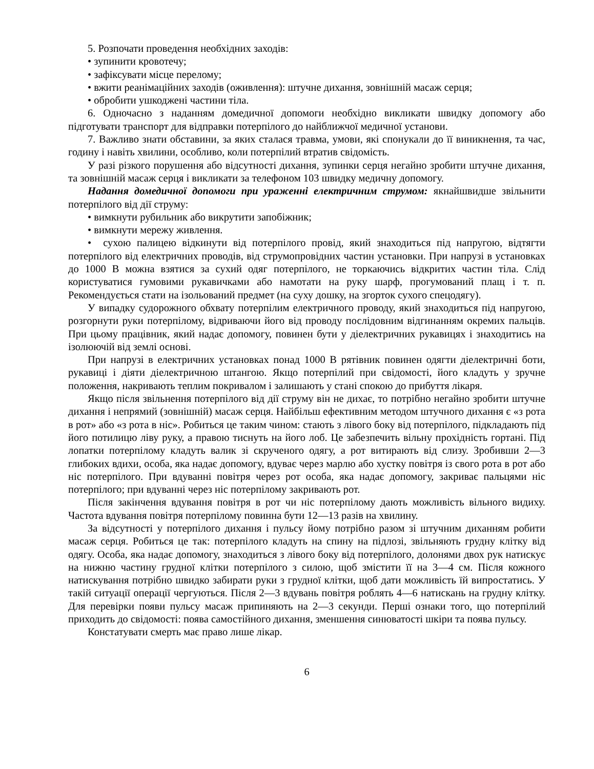5. Розпочати проведення необхідних заходів:
• зупинити кровотечу;
• зафіксувати місце перелому;
• вжити реанімаційних заходів (оживлення): штучне дихання, зовнішній масаж серця;
• обробити ушкоджені частини тіла.
6. Одночасно з наданням домедичної допомоги необхідно викликати швидку допомогу або підготувати транспорт для відправки потерпілого до найближчої медичної установи.
7. Важливо знати обставини, за яких сталася травма, умови, які спонукали до її виникнення, та час, годину і навіть хвилини, особливо, коли потерпілий втратив свідомість.
У разі різкого порушення або відсутності дихання, зупинки серця негайно зробити штучне дихання, та зовнішній масаж серця і викликати за телефоном 103 швидку медичну допомогу.
Надання домедичної допомоги при ураженні електричним струмом: якнайшвидше звільнити потерпілого від дії струму:
• вимкнути рубильник або викрутити запобіжник;
• вимкнути мережу живлення.
• сухою палицею відкинути від потерпілого провід, який знаходиться під напругою, відтягти потерпілого від електричних проводів, від струмопровідних частин установки. При напрузі в установках до 1000 В можна взятися за сухий одяг потерпілого, не торкаючись відкритих частин тіла. Слід користуватися гумовими рукавичками або намотати на руку шарф, прогумований плащ і т. п. Рекомендується стати на ізольований предмет (на суху дошку, на згорток сухого спецодягу).
У випадку судорожного обхвату потерпілим електричного проводу, який знаходиться під напругою, розгорнути руки потерпілому, відриваючи його від проводу послідовним відгинанням окремих пальців. При цьому працівник, який надає допомогу, повинен бути у діелектричних рукавицях і знаходитись на ізолюючій від землі основі.
При напрузі в електричних установках понад 1000 В рятівник повинен одягти діелектричні боти, рукавиці і діяти діелектричною штангою. Якщо потерпілий при свідомості, його кладуть у зручне положення, накривають теплим покривалом і залишають у стані спокою до прибуття лікаря.
Якщо після звільнення потерпілого від дії струму він не дихає, то потрібно негайно зробити штучне дихання і непрямий (зовнішній) масаж серця. Найбільш ефективним методом штучного дихання є «з рота в рот» або «з рота в ніс». Робиться це таким чином: стають з лівого боку від потерпілого, підкладають під його потилицю ліву руку, а правою тиснуть на його лоб. Це забезпечить вільну прохідність гортані. Під лопатки потерпілому кладуть валик зі скрученого одягу, а рот витирають від слизу. Зробивши 2—3 глибоких вдихи, особа, яка надає допомогу, вдуває через марлю або хустку повітря із свого рота в рот або ніс потерпілого. При вдуванні повітря через рот особа, яка надає допомогу, закриває пальцями ніс потерпілого; при вдуванні через ніс потерпілому закривають рот.
Після закінчення вдування повітря в рот чи ніс потерпілому дають можливість вільного видиху. Частота вдування повітря потерпілому повинна бути 12—13 разів на хвилину.
За відсутності у потерпілого дихання і пульсу йому потрібно разом зі штучним диханням робити масаж серця. Робиться це так: потерпілого кладуть на спину на підлозі, звільняють грудну клітку від одягу. Особа, яка надає допомогу, знаходиться з лівого боку від потерпілого, долонями двох рук натискує на нижню частину грудної клітки потерпілого з силою, щоб змістити її на 3—4 см. Після кожного натискування потрібно швидко забирати руки з грудної клітки, щоб дати можливість їй випростатись. У такій ситуації операції чергуються. Після 2—3 вдувань повітря роблять 4—6 натискань на грудну клітку. Для перевірки появи пульсу масаж припиняють на 2—3 секунди. Перші ознаки того, що потерпілий приходить до свідомості: поява самостійного дихання, зменшення синюватості шкіри та поява пульсу.
Констатувати смерть має право лише лікар.
6